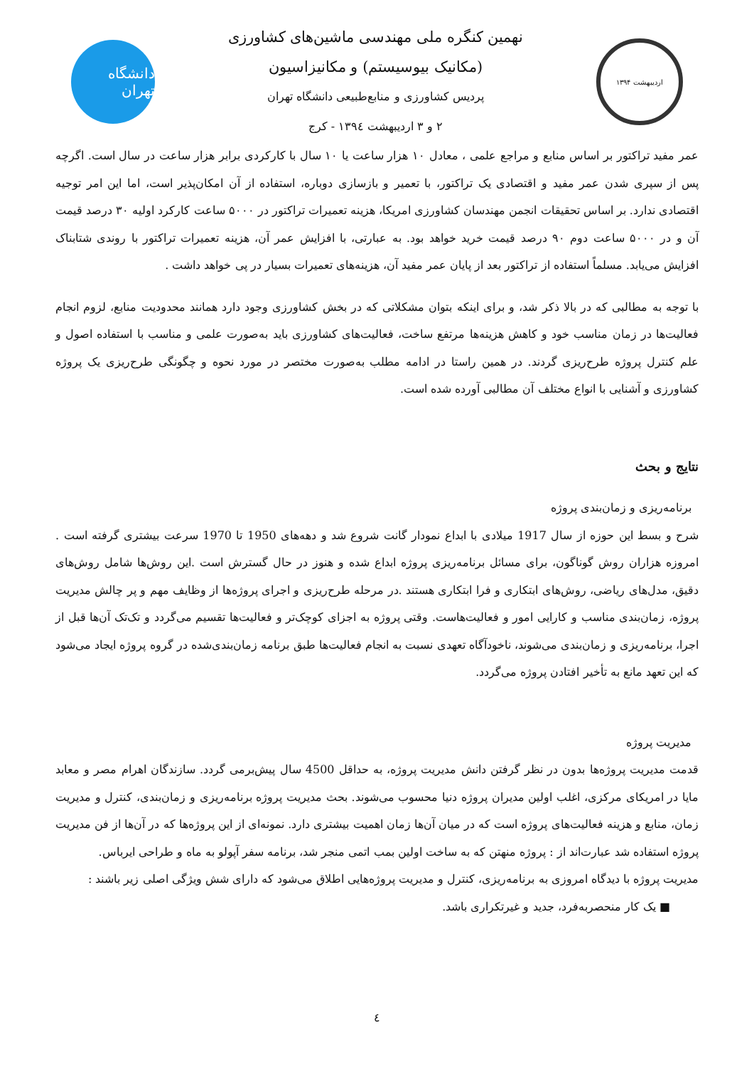اردیبهشت ۱۳۹۴
نهمین کنگره ملی مهندسی ماشین‌های کشاورزی
(مکانیک بیوسیستم) و مکانیزاسیون
پردیس کشاورزی و منابع‌طبیعی دانشگاه تهران
۲ و ۳ اردیبهشت ۱۳۹٤ - کرج
دانشگاه تهران
عمر مفید تراکتور بر اساس منابع و مراجع علمی ، معادل ۱۰ هزار ساعت یا ۱۰ سال با کارکردی برابر هزار ساعت در سال است. اگرچه پس از سپری شدن عمر مفید و اقتصادی یک تراکتور، با تعمیر و بازسازی دوباره، استفاده از آن امکان‌پذیر است، اما این امر توجیه اقتصادی ندارد. بر اساس تحقیقات انجمن مهندسان کشاورزی امریکا، هزینه تعمیرات تراکتور در ۵۰۰۰ ساعت کارکرد اولیه ۳۰ درصد قیمت آن و در ۵۰۰۰ ساعت دوم ۹۰ درصد قیمت خرید خواهد بود. به عبارتی، با افزایش عمر آن، هزینه تعمیرات تراکتور با روندی شتابناک افزایش می‌یابد. مسلماً استفاده از تراکتور بعد از پایان عمر مفید آن، هزینه‌های تعمیرات بسیار در پی خواهد داشت .
با توجه به مطالبی که در بالا ذکر شد، و برای اینکه بتوان مشکلاتی که در بخش کشاورزی وجود دارد همانند محدودیت منابع، لزوم انجام فعالیت‌ها در زمان مناسب خود و کاهش هزینه‌ها مرتفع ساخت، فعالیت‌های کشاورزی باید به‌صورت علمی و مناسب با استفاده اصول و علم کنترل پروژه طرح‌ریزی گردند. در همین راستا در ادامه مطلب به‌صورت مختصر در مورد نحوه و چگونگی طرح‌ریزی یک پروژه کشاورزی و آشنایی با انواع مختلف آن مطالبی آورده شده است.
نتایج و بحث
برنامه‌ریزی و زمان‌بندی پروژه
شرح و بسط این حوزه از سال 1917 میلادی با ابداع نمودار گانت شروع شد و دهه‌های 1950 تا 1970 سرعت بیشتری گرفته است . امروزه هزاران روش گوناگون، برای مسائل برنامه‌ریزی پروژه ابداع شده و هنوز در حال گسترش است .این روش‌ها شامل روش‌های دقیق، مدل‌های ریاضی، روش‌های ابتکاری و فرا ابتکاری هستند .در مرحله طرح‌ریزی و اجرای پروژه‌ها از وظایف مهم و پر چالش مدیریت پروژه، زمان‌بندی مناسب و کارایی امور و فعالیت‌هاست. وقتی پروژه به اجزای کوچک‌تر و فعالیت‌ها تقسیم می‌گردد و تک‌تک آن‌ها قبل از اجرا، برنامه‌ریزی و زمان‌بندی می‌شوند، ناخودآگاه تعهدی نسبت به انجام فعالیت‌ها طبق برنامه زمان‌بندی‌شده در گروه پروژه ایجاد می‌شود که این تعهد مانع به تأخیر افتادن پروژه می‌گردد.
مدیریت پروژه
قدمت مدیریت پروژه‌ها بدون در نظر گرفتن دانش مدیریت پروژه، به حداقل 4500 سال پیش‌برمی گردد. سازندگان اهرام مصر و معابد مایا در امریکای مرکزی، اغلب اولین مدیران پروژه دنیا محسوب می‌شوند. بحث مدیریت پروژه برنامه‌ریزی و زمان‌بندی، کنترل و مدیریت زمان، منابع و هزینه فعالیت‌های پروژه است که در میان آن‌ها زمان اهمیت بیشتری دارد. نمونه‌ای از این پروژه‌ها که در آن‌ها از فن مدیریت پروژه استفاده شد عبارت‌اند از : پروژه منهتن که به ساخت اولین بمب اتمی منجر شد، برنامه سفر آپولو به ماه و طراحی ایرباس.
مدیریت پروژه با دیدگاه امروزی به برنامه‌ریزی، کنترل و مدیریت پروژه‌هایی اطلاق می‌شود که دارای شش ویژگی اصلی زیر باشند :
■ یک کار منحصربه‌فرد، جدید و غیرتکراری باشد.
٤